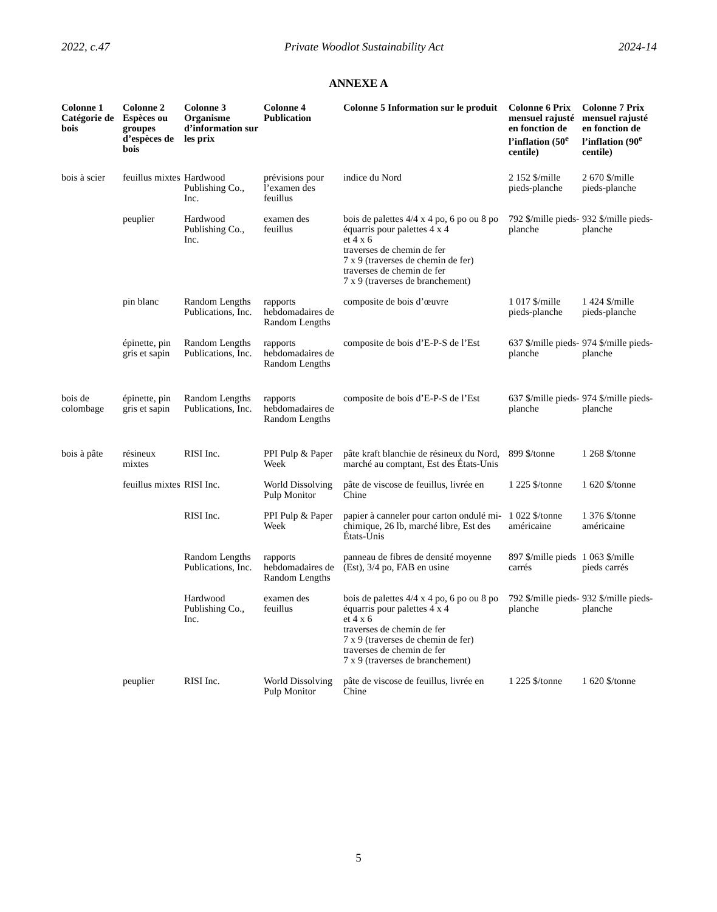2022, c.47 Private Woodlot Sustainability Act 2024-14
ANNEXE A
| Colonne 1 Catégorie de bois | Colonne 2 Espèces ou groupes d’espèces de bois | Colonne 3 Organisme d’information sur les prix | Colonne 4 Publication | Colonne 5 Information sur le produit | Colonne 6 Prix mensuel rajusté en fonction de l’inflation (50<sup>e</sup> centile) | Colonne 7 Prix mensuel rajusté en fonction de l’inflation (90<sup>e</sup> centile) |
| --- | --- | --- | --- | --- | --- | --- |
| bois à scier | feuillus mixtes | Hardwood Publishing Co., Inc. | prévisions pour l’examen des feuillus | indice du Nord | 2 152 $/mille pieds-planche | 2 670 $/mille pieds-planche |
| | peuplier | Hardwood Publishing Co., Inc. | examen des feuillus | bois de palettes 4/4 x 4 po, 6 po ou 8 po équarris pour palettes 4 x 4 et 4 x 6 traverses de chemin de fer 7 x 9 (traverses de chemin de fer) traverses de chemin de fer 7 x 9 (traverses de branchement) | 792 $/mille pieds-planche | 932 $/mille pieds-planche |
| | pin blanc | Random Lengths Publications, Inc. | rapports hebdomadaires de Random Lengths | composite de bois d’œuvre | 1 017 $/mille pieds-planche | 1 424 $/mille pieds-planche |
| | épinette, pin gris et sapin | Random Lengths Publications, Inc. | rapports hebdomadaires de Random Lengths | composite de bois d’E-P-S de l’Est | 637 $/mille pieds-planche | 974 $/mille pieds-planche |
| bois de colombage | épinette, pin gris et sapin | Random Lengths Publications, Inc. | rapports hebdomadaires de Random Lengths | composite de bois d’E-P-S de l’Est | 637 $/mille pieds-planche | 974 $/mille pieds-planche |
| bois à pâte | résineux mixtes | RISI Inc. | PPI Pulp & Paper Week | pâte kraft blanchie de résineux du Nord, marché au comptant, Est des États-Unis | 899 $/tonne | 1 268 $/tonne |
| | feuillus mixtes | RISI Inc. | World Dissolving Pulp Monitor | pâte de viscose de feuillus, livrée en Chine | 1 225 $/tonne | 1 620 $/tonne |
| | | RISI Inc. | PPI Pulp & Paper Week | papier à canneler pour carton ondulé mi-chimique, 26 lb, marché libre, Est des États-Unis | 1 022 $/tonne américaine | 1 376 $/tonne américaine |
| | | Random Lengths Publications, Inc. | rapports hebdomadaires de Random Lengths | panneau de fibres de densité moyenne (Est), 3/4 po, FAB en usine | 897 $/mille pieds carrés | 1 063 $/mille pieds carrés |
| | | Hardwood Publishing Co., Inc. | examen des feuillus | bois de palettes 4/4 x 4 po, 6 po ou 8 po équarris pour palettes 4 x 4 et 4 x 6 traverses de chemin de fer 7 x 9 (traverses de chemin de fer) traverses de chemin de fer 7 x 9 (traverses de branchement) | 792 $/mille pieds-planche | 932 $/mille pieds-planche |
| | peuplier | RISI Inc. | World Dissolving Pulp Monitor | pâte de viscose de feuillus, livrée en Chine | 1 225 $/tonne | 1 620 $/tonne |
5